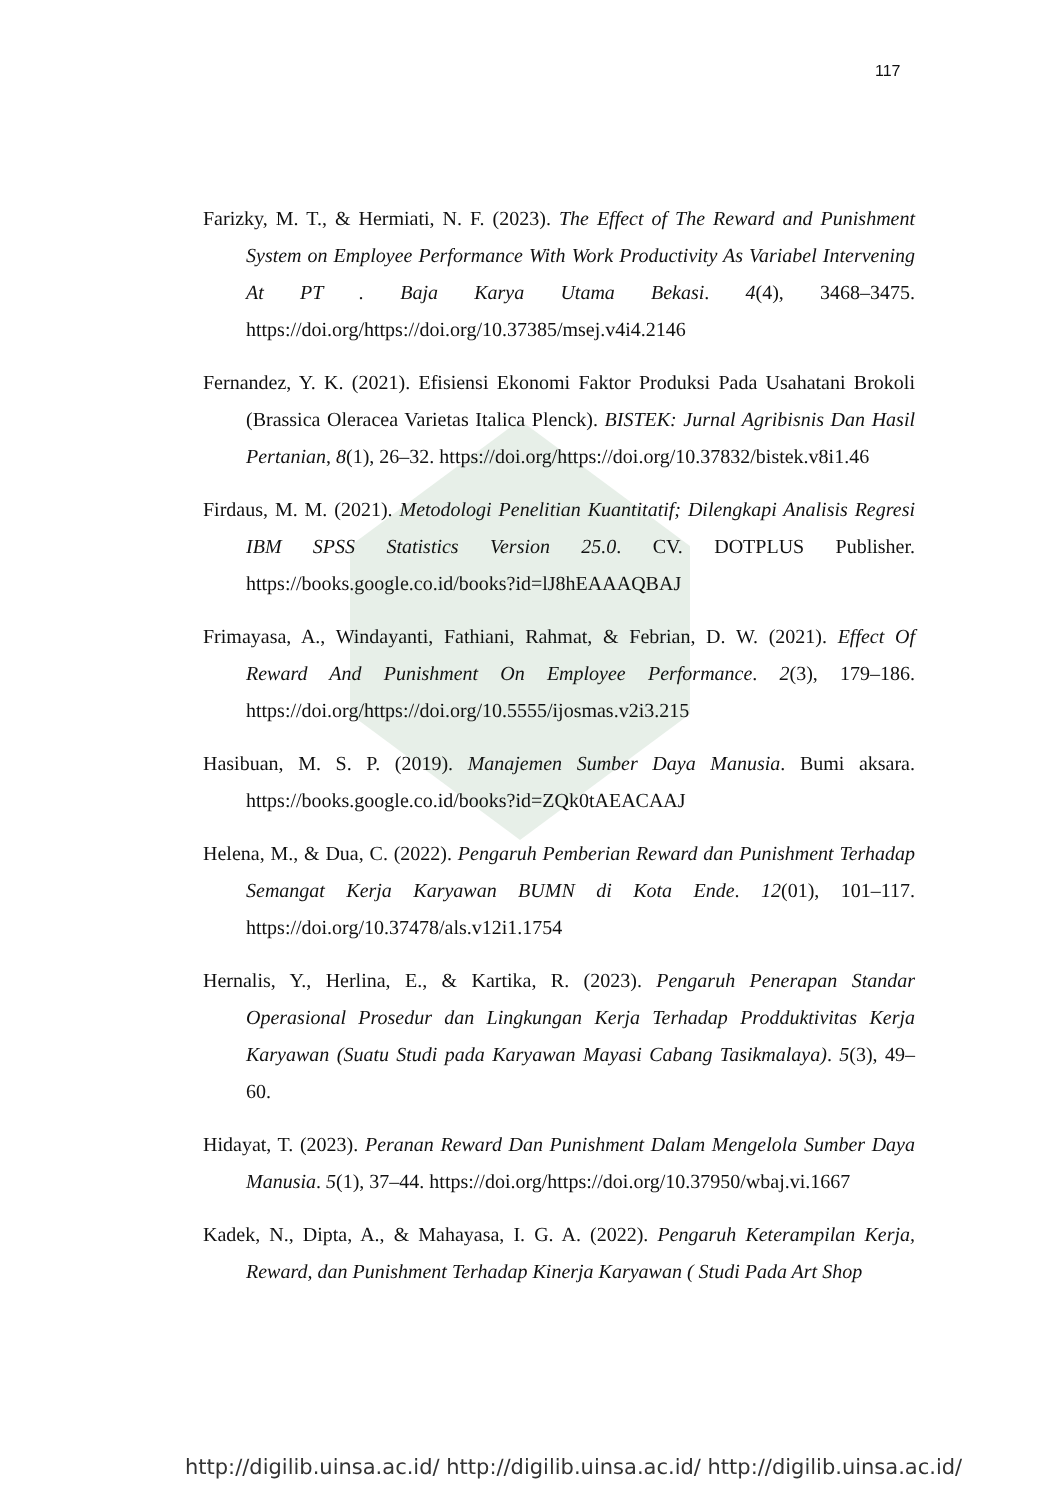117
Farizky, M. T., & Hermiati, N. F. (2023). The Effect of The Reward and Punishment System on Employee Performance With Work Productivity As Variabel Intervening At PT . Baja Karya Utama Bekasi. 4(4), 3468–3475. https://doi.org/https://doi.org/10.37385/msej.v4i4.2146
Fernandez, Y. K. (2021). Efisiensi Ekonomi Faktor Produksi Pada Usahatani Brokoli (Brassica Oleracea Varietas Italica Plenck). BISTEK: Jurnal Agribisnis Dan Hasil Pertanian, 8(1), 26–32. https://doi.org/https://doi.org/10.37832/bistek.v8i1.46
Firdaus, M. M. (2021). Metodologi Penelitian Kuantitatif; Dilengkapi Analisis Regresi IBM SPSS Statistics Version 25.0. CV. DOTPLUS Publisher. https://books.google.co.id/books?id=lJ8hEAAAQBAJ
Frimayasa, A., Windayanti, Fathiani, Rahmat, & Febrian, D. W. (2021). Effect Of Reward And Punishment On Employee Performance. 2(3), 179–186. https://doi.org/https://doi.org/10.5555/ijosmas.v2i3.215
Hasibuan, M. S. P. (2019). Manajemen Sumber Daya Manusia. Bumi aksara. https://books.google.co.id/books?id=ZQk0tAEACAAJ
Helena, M., & Dua, C. (2022). Pengaruh Pemberian Reward dan Punishment Terhadap Semangat Kerja Karyawan BUMN di Kota Ende. 12(01), 101–117. https://doi.org/10.37478/als.v12i1.1754
Hernalis, Y., Herlina, E., & Kartika, R. (2023). Pengaruh Penerapan Standar Operasional Prosedur dan Lingkungan Kerja Terhadap Prodduktivitas Kerja Karyawan (Suatu Studi pada Karyawan Mayasi Cabang Tasikmalaya). 5(3), 49–60.
Hidayat, T. (2023). Peranan Reward Dan Punishment Dalam Mengelola Sumber Daya Manusia. 5(1), 37–44. https://doi.org/https://doi.org/10.37950/wbaj.vi.1667
Kadek, N., Dipta, A., & Mahayasa, I. G. A. (2022). Pengaruh Keterampilan Kerja, Reward, dan Punishment Terhadap Kinerja Karyawan ( Studi Pada Art Shop
http://digilib.uinsa.ac.id/ http://digilib.uinsa.ac.id/ http://digilib.uinsa.ac.id/